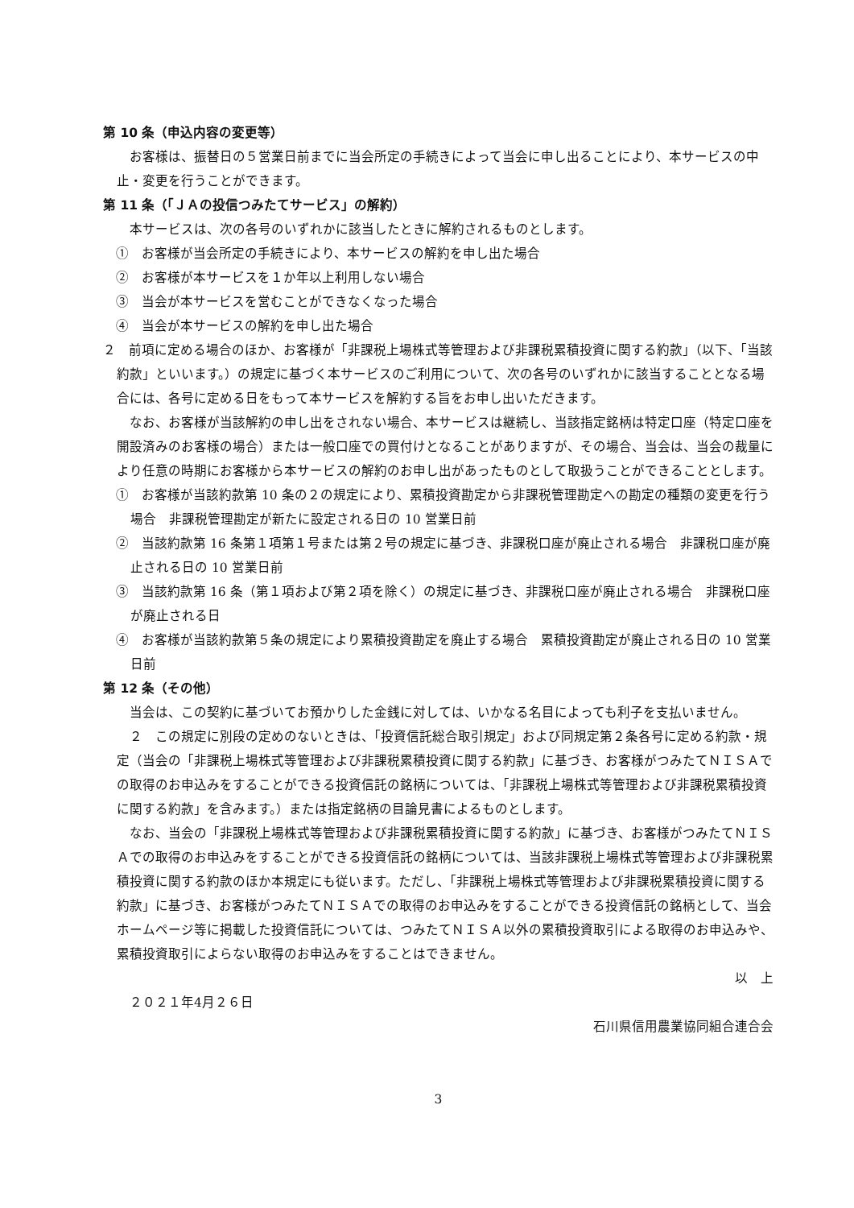第 10 条（申込内容の変更等）
お客様は、振替日の５営業日前までに当会所定の手続きによって当会に申し出ることにより、本サービスの中止・変更を行うことができます。
第 11 条（「ＪＡの投信つみたてサービス」の解約）
本サービスは、次の各号のいずれかに該当したときに解約されるものとします。
①　お客様が当会所定の手続きにより、本サービスの解約を申し出た場合
②　お客様が本サービスを１か年以上利用しない場合
③　当会が本サービスを営むことができなくなった場合
④　当会が本サービスの解約を申し出た場合
２　前項に定める場合のほか、お客様が「非課税上場株式等管理および非課税累積投資に関する約款」（以下、「当該約款」といいます。）の規定に基づく本サービスのご利用について、次の各号のいずれかに該当することとなる場合には、各号に定める日をもって本サービスを解約する旨をお申し出いただきます。
なお、お客様が当該解約の申し出をされない場合、本サービスは継続し、当該指定銘柄は特定口座（特定口座を開設済みのお客様の場合）または一般口座での買付けとなることがありますが、その場合、当会は、当会の裁量により任意の時期にお客様から本サービスの解約のお申し出があったものとして取扱うことができることとします。
①　お客様が当該約款第 10 条の２の規定により、累積投資勘定から非課税管理勘定への勘定の種類の変更を行う場合　非課税管理勘定が新たに設定される日の 10 営業日前
②　当該約款第 16 条第１項第１号または第２号の規定に基づき、非課税口座が廃止される場合　非課税口座が廃止される日の 10 営業日前
③　当該約款第 16 条（第１項および第２項を除く）の規定に基づき、非課税口座が廃止される場合　非課税口座が廃止される日
④　お客様が当該約款第５条の規定により累積投資勘定を廃止する場合　累積投資勘定が廃止される日の 10 営業日前
第 12 条（その他）
当会は、この契約に基づいてお預かりした金銭に対しては、いかなる名目によっても利子を支払いません。
２　この規定に別段の定めのないときは、「投資信託総合取引規定」および同規定第２条各号に定める約款・規定（当会の「非課税上場株式等管理および非課税累積投資に関する約款」に基づき、お客様がつみたてＮＩＳＡでの取得のお申込みをすることができる投資信託の銘柄については、「非課税上場株式等管理および非課税累積投資に関する約款」を含みます。）または指定銘柄の目論見書によるものとします。
なお、当会の「非課税上場株式等管理および非課税累積投資に関する約款」に基づき、お客様がつみたてＮＩＳＡでの取得のお申込みをすることができる投資信託の銘柄については、当該非課税上場株式等管理および非課税累積投資に関する約款のほか本規定にも従います。ただし、「非課税上場株式等管理および非課税累積投資に関する約款」に基づき、お客様がつみたてＮＩＳＡでの取得のお申込みをすることができる投資信託の銘柄として、当会ホームページ等に掲載した投資信託については、つみたてＮＩＳＡ以外の累積投資取引による取得のお申込みや、累積投資取引によらない取得のお申込みをすることはできません。
以　上
２０２１年4月２６日
石川県信用農業協同組合連合会
3